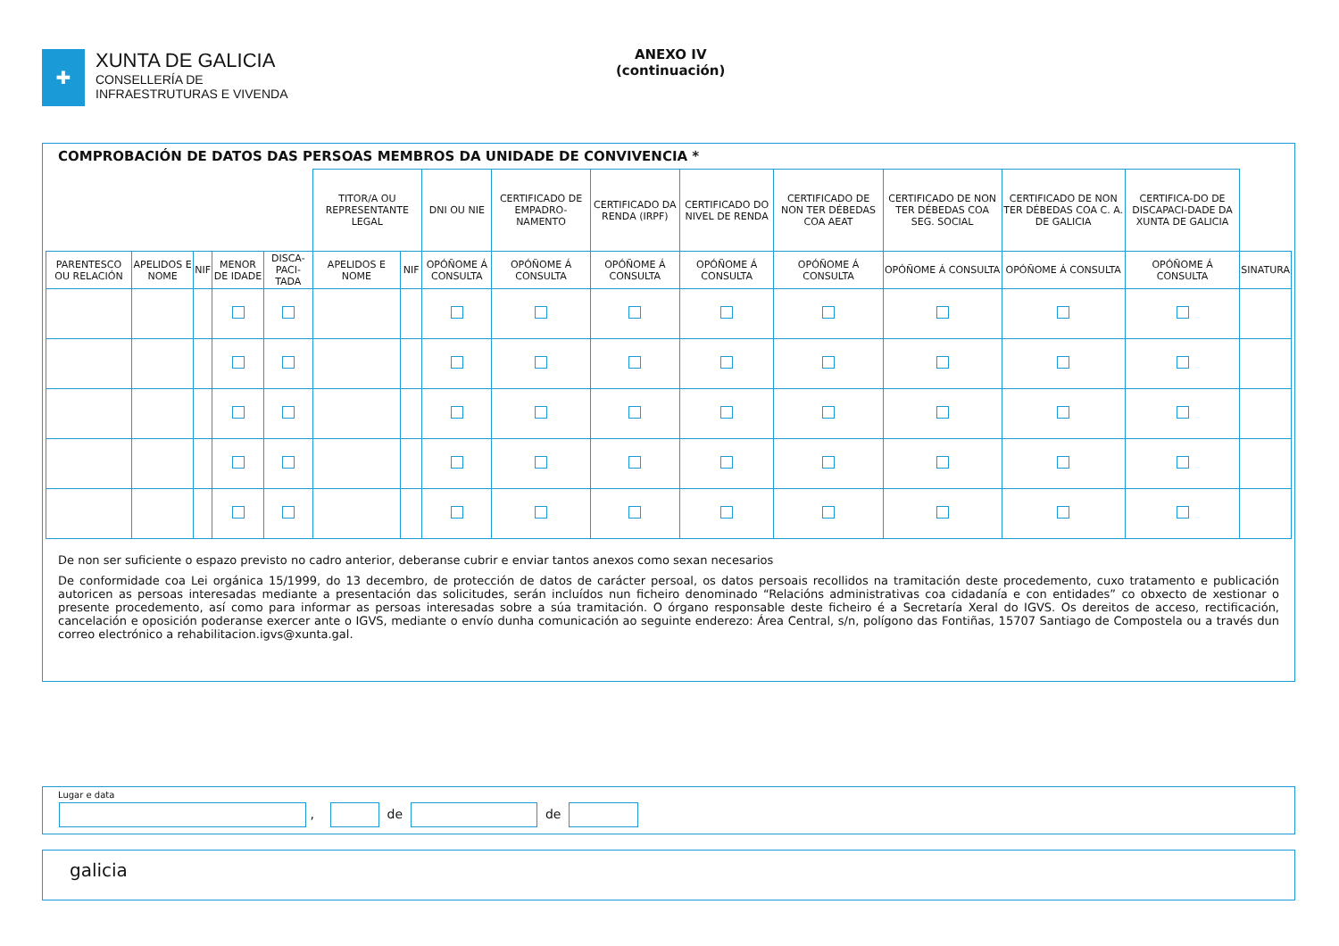✚
XUNTA DE GALICIA
CONSELLERÍA DE
INFRAESTRUTURAS E VIVENDA
ANEXO IV
(continuación)
COMPROBACIÓN DE DATOS DAS PERSOAS MEMBROS DA UNIDADE DE CONVIVENCIA *
| | | | | | TITOR/A OU REPRESENTANTE LEGAL | | DNI OU NIE | CERTIFICADO DE EMPADRO-NAMENTO | CERTIFICADO DA RENDA (IRPF) | CERTIFICADO DO NIVEL DE RENDA | CERTIFICADO DE NON TER DÉBEDAS COA AEAT | CERTIFICADO DE NON TER DÉBEDAS COA SEG. SOCIAL | CERTIFICADO DE NON TER DÉBEDAS COA C. A. DE GALICIA | CERTIFICA-DO DE DISCAPACI-DADE DA XUNTA DE GALICIA | |
| PARENTESCO OU RELACIÓN | APELIDOS E NOME | NIF | MENOR DE IDADE | DISCA-PACI-TADA | APELIDOS E NOME | NIF | OPÓÑOME Á CONSULTA | OPÓÑOME Á CONSULTA | OPÓÑOME Á CONSULTA | OPÓÑOME Á CONSULTA | OPÓÑOME Á CONSULTA | OPÓÑOME Á CONSULTA | OPÓÑOME Á CONSULTA | OPÓÑOME Á CONSULTA | SINATURA |
De non ser suficiente o espazo previsto no cadro anterior, deberanse cubrir e enviar tantos anexos como sexan necesarios
De conformidade coa Lei orgánica 15/1999, do 13 decembro, de protección de datos de carácter persoal, os datos persoais recollidos na tramitación deste procedemento, cuxo tratamento e publicación autoricen as persoas interesadas mediante a presentación das solicitudes, serán incluídos nun ficheiro denominado “Relacións administrativas coa cidadanía e con entidades” co obxecto de xestionar o presente procedemento, así como para informar as persoas interesadas sobre a súa tramitación. O órgano responsable deste ficheiro é a Secretaría Xeral do IGVS. Os dereitos de acceso, rectificación, cancelación e oposición poderanse exercer ante o IGVS, mediante o envío dunha comunicación ao seguinte enderezo: Área Central, s/n, polígono das Fontiñas, 15707 Santiago de Compostela ou a través dun correo electrónico a rehabilitacion.igvs@xunta.gal.
Lugar e data
, de de
galicia